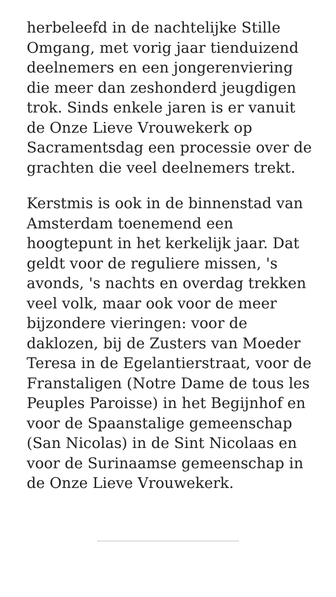herbeleefd in de nachtelijke Stille Omgang, met vorig jaar tienduizend deelnemers en een jongerenviering die meer dan zeshonderd jeugdigen trok. Sinds enkele jaren is er vanuit de Onze Lieve Vrouwekerk op Sacramentsdag een processie over de grachten die veel deelnemers trekt.
Kerstmis is ook in de binnenstad van Amsterdam toenemend een hoogtepunt in het kerkelijk jaar. Dat geldt voor de reguliere missen, 's avonds, 's nachts en overdag trekken veel volk, maar ook voor de meer bijzondere vieringen: voor de daklozen, bij de Zusters van Moeder Teresa in de Egelantierstraat, voor de Franstaligen (Notre Dame de tous les Peuples Paroisse) in het Begijnhof en voor de Spaanstalige gemeenschap (San Nicolas) in de Sint Nicolaas en voor de Surinaamse gemeenschap in de Onze Lieve Vrouwekerk.